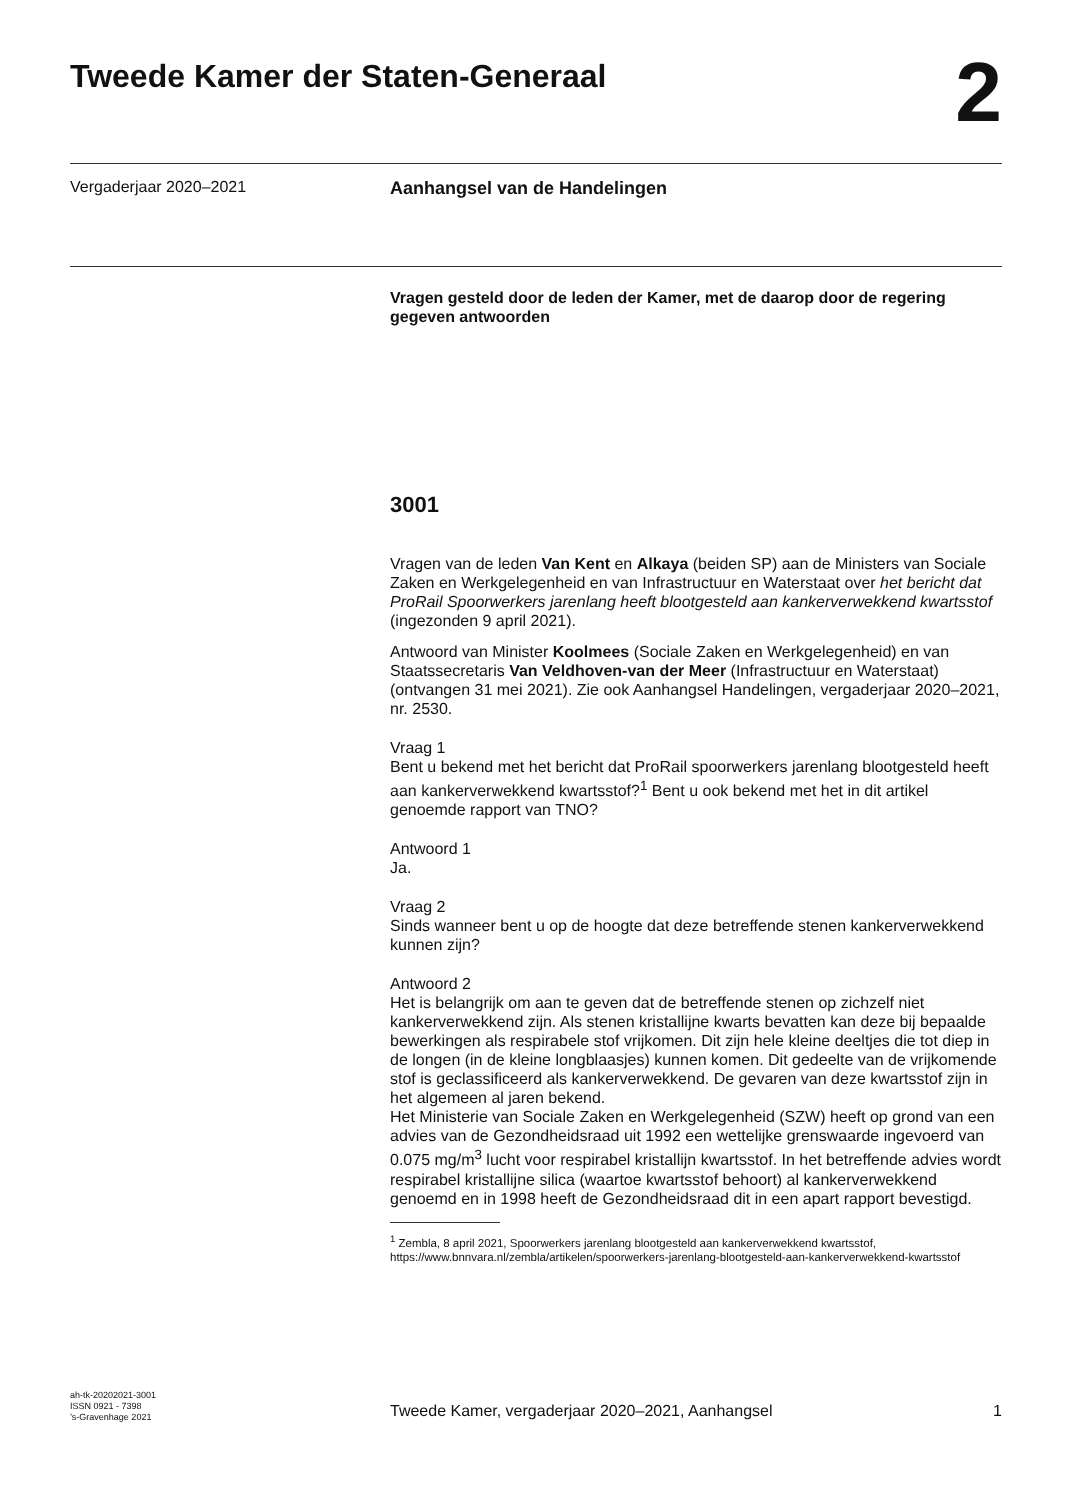Tweede Kamer der Staten-Generaal
2
Vergaderjaar 2020–2021 Aanhangsel van de Handelingen
Vragen gesteld door de leden der Kamer, met de daarop door de regering gegeven antwoorden
3001
Vragen van de leden Van Kent en Alkaya (beiden SP) aan de Ministers van Sociale Zaken en Werkgelegenheid en van Infrastructuur en Waterstaat over het bericht dat ProRail Spoorwerkers jarenlang heeft blootgesteld aan kankerverwekkend kwartsstof (ingezonden 9 april 2021).
Antwoord van Minister Koolmees (Sociale Zaken en Werkgelegenheid) en van Staatssecretaris Van Veldhoven-van der Meer (Infrastructuur en Waterstaat) (ontvangen 31 mei 2021). Zie ook Aanhangsel Handelingen, vergaderjaar 2020–2021, nr. 2530.
Vraag 1
Bent u bekend met het bericht dat ProRail spoorwerkers jarenlang blootgesteld heeft aan kankerverwekkend kwartsstof?<sup>1</sup> Bent u ook bekend met het in dit artikel genoemde rapport van TNO?
Antwoord 1
Ja.
Vraag 2
Sinds wanneer bent u op de hoogte dat deze betreffende stenen kankerverwekkend kunnen zijn?
Antwoord 2
Het is belangrijk om aan te geven dat de betreffende stenen op zichzelf niet kankerverwekkend zijn. Als stenen kristallijne kwarts bevatten kan deze bij bepaalde bewerkingen als respirabele stof vrijkomen. Dit zijn hele kleine deeltjes die tot diep in de longen (in de kleine longblaasjes) kunnen komen. Dit gedeelte van de vrijkomende stof is geclassificeerd als kankerverwekkend. De gevaren van deze kwartsstof zijn in het algemeen al jaren bekend.
Het Ministerie van Sociale Zaken en Werkgelegenheid (SZW) heeft op grond van een advies van de Gezondheidsraad uit 1992 een wettelijke grenswaarde ingevoerd van 0.075 mg/m<sup>3</sup> lucht voor respirabel kristallijn kwartsstof. In het betreffende advies wordt respirabel kristallijne silica (waartoe kwartsstof behoort) al kankerverwekkend genoemd en in 1998 heeft de Gezondheidsraad dit in een apart rapport bevestigd.
<sup>1</sup> Zembla, 8 april 2021, Spoorwerkers jarenlang blootgesteld aan kankerverwekkend kwartsstof, https://www.bnnvara.nl/zembla/artikelen/spoorwerkers-jarenlang-blootgesteld-aan-kankerverwekkend-kwartsstof
ah-tk-20202021-3001
ISSN 0921 - 7398
’s-Gravenhage 2021
Tweede Kamer, vergaderjaar 2020–2021, Aanhangsel 1